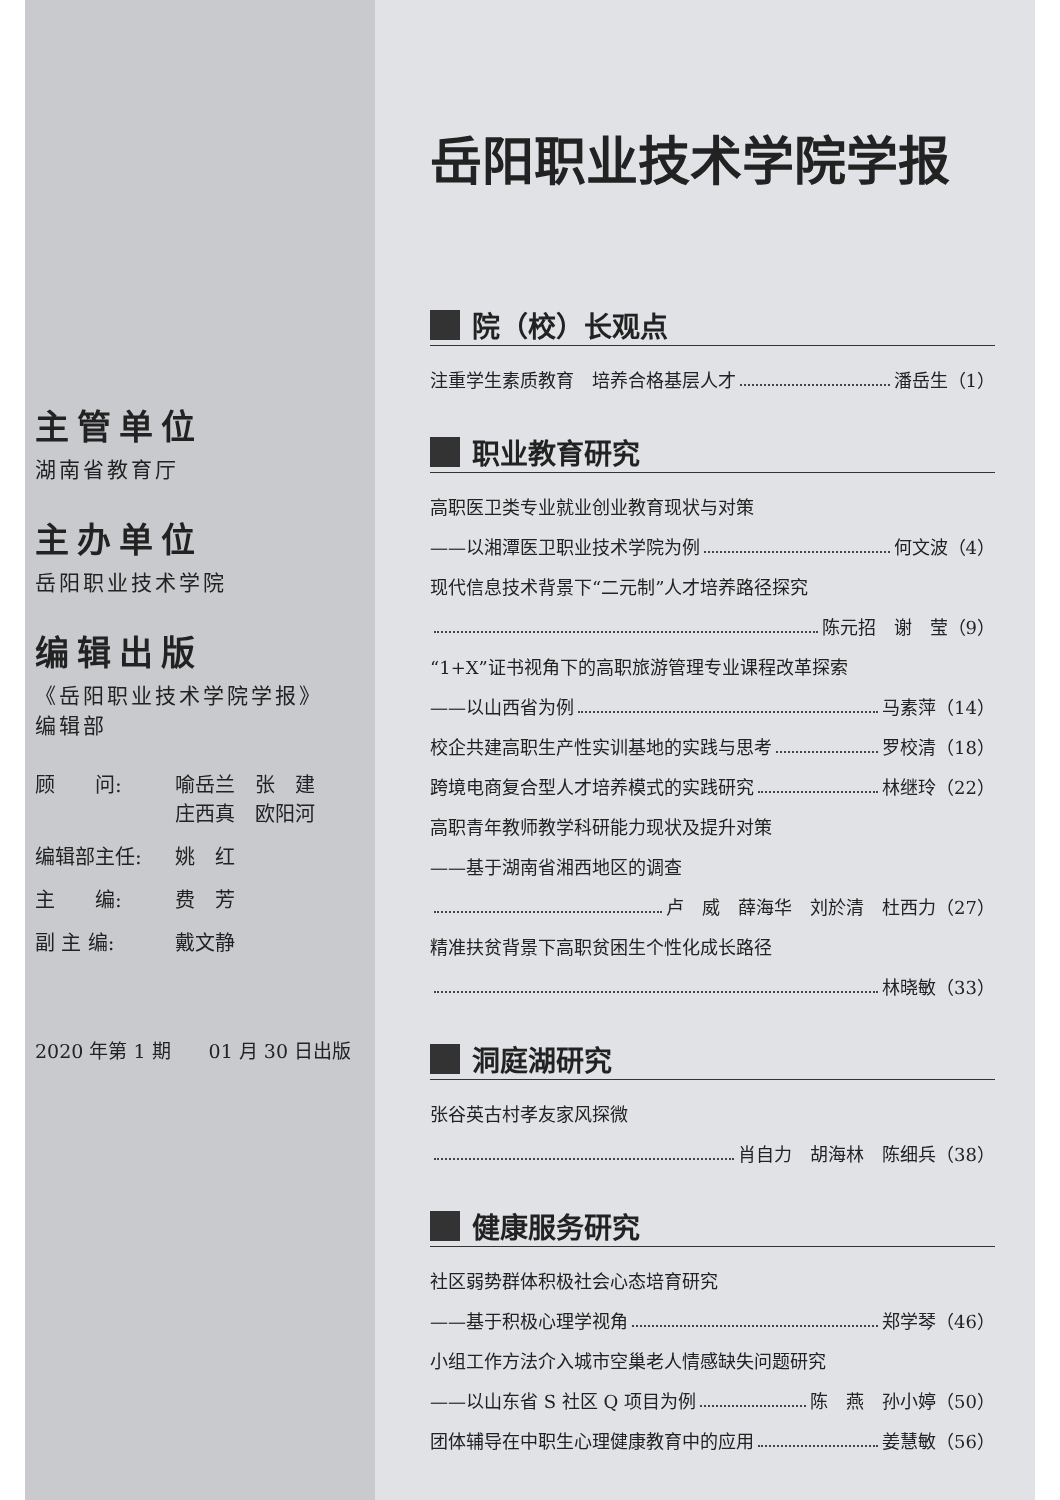主管单位
湖南省教育厅
主办单位
岳阳职业技术学院
编辑出版
《岳阳职业技术学院学报》
编辑部
顾　　问:
喻岳兰　张　建
庄西真　欧阳河
编辑部主任:
姚　红
主　　编:
费　芳
副 主 编:
戴文静
2020 年第 1 期　　01 月 30 日出版
岳阳职业技术学院学报
院（校）长观点
注重学生素质教育　培养合格基层人才 潘岳生（1）
职业教育研究
高职医卫类专业就业创业教育现状与对策
——以湘潭医卫职业技术学院为例 何文波（4）
现代信息技术背景下“二元制”人才培养路径探究
陈元招　谢　莹（9）
“1+X”证书视角下的高职旅游管理专业课程改革探索
——以山西省为例 马素萍（14）
校企共建高职生产性实训基地的实践与思考 罗校清（18）
跨境电商复合型人才培养模式的实践研究 林继玲（22）
高职青年教师教学科研能力现状及提升对策
——基于湖南省湘西地区的调查
卢　威　薛海华　刘於清　杜西力（27）
精准扶贫背景下高职贫困生个性化成长路径
林晓敏（33）
洞庭湖研究
张谷英古村孝友家风探微
肖自力　胡海林　陈细兵（38）
健康服务研究
社区弱势群体积极社会心态培育研究
——基于积极心理学视角 郑学琴（46）
小组工作方法介入城市空巢老人情感缺失问题研究
——以山东省 S 社区 Q 项目为例 陈　燕　孙小婷（50）
团体辅导在中职生心理健康教育中的应用 姜慧敏（56）